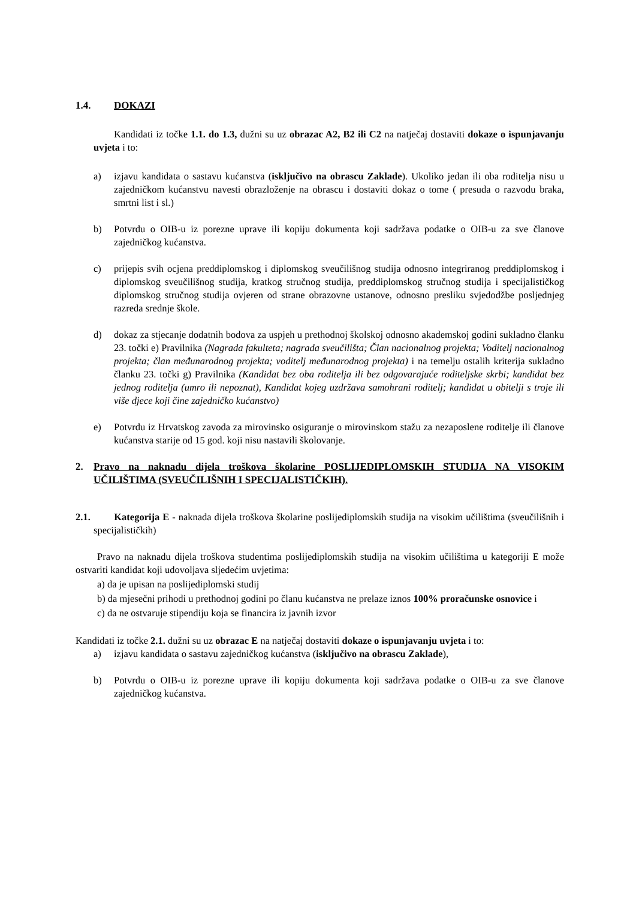1.4. DOKAZI
Kandidati iz točke 1.1. do 1.3, dužni su uz obrazac A2, B2 ili C2 na natječaj dostaviti dokaze o ispunjavanju uvjeta i to:
a) izjavu kandidata o sastavu kućanstva (isključivo na obrascu Zaklade). Ukoliko jedan ili oba roditelja nisu u zajedničkom kućanstvu navesti obrazloženje na obrascu i dostaviti dokaz o tome ( presuda o razvodu braka, smrtni list i sl.)
b) Potvrdu o OIB-u iz porezne uprave ili kopiju dokumenta koji sadržava podatke o OIB-u za sve članove zajedničkog kućanstva.
c) prijepis svih ocjena preddiplomskog i diplomskog sveučilišnog studija odnosno integriranog preddiplomskog i diplomskog sveučilišnog studija, kratkog stručnog studija, preddiplomskog stručnog studija i specijalističkog diplomskog stručnog studija ovjeren od strane obrazovne ustanove, odnosno presliku svjedodžbe posljednjeg razreda srednje škole.
d) dokaz za stjecanje dodatnih bodova za uspjeh u prethodnoj školskoj odnosno akademskoj godini sukladno članku 23. točki e) Pravilnika (Nagrada fakulteta; nagrada sveučilišta; Član nacionalnog projekta; Voditelj nacionalnog projekta; član međunarodnog projekta; voditelj međunarodnog projekta) i na temelju ostalih kriterija sukladno članku 23. točki g) Pravilnika (Kandidat bez oba roditelja ili bez odgovarajuće roditeljske skrbi; kandidat bez jednog roditelja (umro ili nepoznat), Kandidat kojeg uzdržava samohrani roditelj; kandidat u obitelji s troje ili više djece koji čine zajedničko kućanstvo)
e) Potvrdu iz Hrvatskog zavoda za mirovinsko osiguranje o mirovinskom stažu za nezaposlene roditelje ili članove kućanstva starije od 15 god. koji nisu nastavili školovanje.
2. Pravo na naknadu dijela troškova školarine POSLIJEDIPLOMSKIH STUDIJA NA VISOKIM UČILIŠTIMA (SVEUČILIŠNIH I SPECIJALISTIČKIH).
2.1. Kategorija E - naknada dijela troškova školarine poslijediplomskih studija na visokim učilištima (sveučilišnih i specijalističkih)
Pravo na naknadu dijela troškova studentima poslijediplomskih studija na visokim učilištima u kategoriji E može ostvariti kandidat koji udovoljava sljedećim uvjetima:
a) da je upisan na poslijediplomski studij
b) da mjesečni prihodi u prethodnoj godini po članu kućanstva ne prelaze iznos 100% proračunske osnovice i
c) da ne ostvaruje stipendiju koja se financira iz javnih izvor
Kandidati iz točke 2.1. dužni su uz obrazac E na natječaj dostaviti dokaze o ispunjavanju uvjeta i to:
a) izjavu kandidata o sastavu zajedničkog kućanstva (isključivo na obrascu Zaklade),
b) Potvrdu o OIB-u iz porezne uprave ili kopiju dokumenta koji sadržava podatke o OIB-u za sve članove zajedničkog kućanstva.